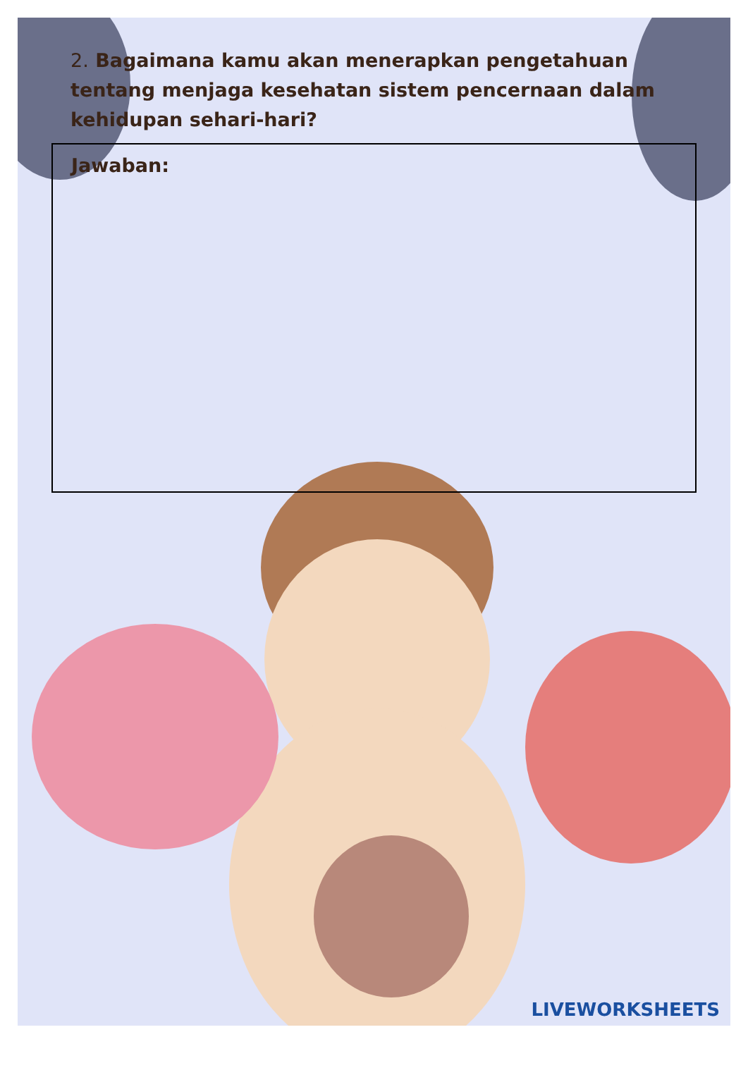2. Bagaimana kamu akan menerapkan pengetahuan tentang menjaga kesehatan sistem pencernaan dalam kehidupan sehari-hari?
Jawaban:
LIVEWORKSHEETS